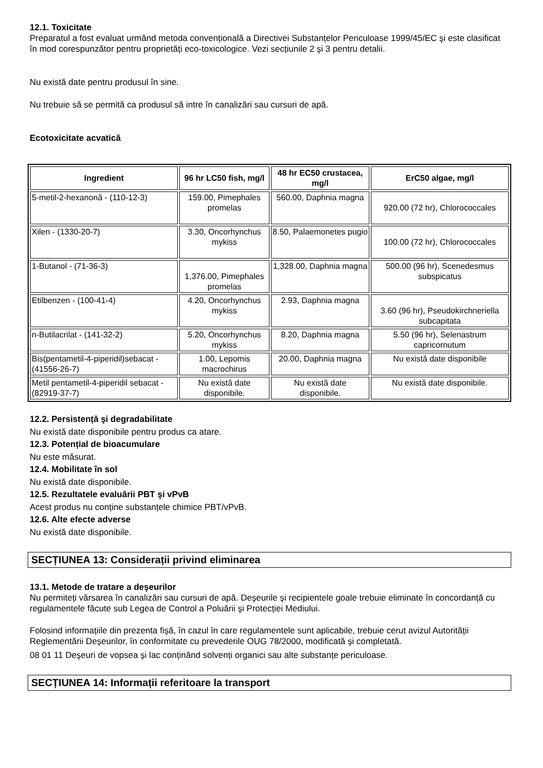12.1. Toxicitate
Preparatul a fost evaluat urmând metoda convențională a Directivei Substanțelor Periculoase 1999/45/EC şi este clasificat în mod corespunzător pentru proprietăți eco-toxicologice. Vezi secțiunile 2 şi 3 pentru detalii.
Nu există date pentru produsul în sine.
Nu trebuie să se permită ca produsul să intre în canalizări sau cursuri de apă.
Ecotoxicitate acvatică
| Ingredient | 96 hr LC50 fish, mg/l | 48 hr EC50 crustacea, mg/l | ErC50 algae, mg/l |
| --- | --- | --- | --- |
| 5-metil-2-hexanonă - (110-12-3) | 159.00, Pimephales promelas | 560.00, Daphnia magna | 920.00 (72 hr), Chlorococcales |
| Xilen - (1330-20-7) | 3.30, Oncorhynchus mykiss | 8.50, Palaemonetes pugio | 100.00 (72 hr), Chlorococcales |
| 1-Butanol - (71-36-3) | 1,376.00, Pimephales promelas | 1,328.00, Daphnia magna | 500.00 (96 hr), Scenedesmus subspicatus |
| Etilbenzen - (100-41-4) | 4.20, Oncorhynchus mykiss | 2.93, Daphnia magna | 3.60 (96 hr), Pseudokirchneriella subcapitata |
| n-Butilacrilat - (141-32-2) | 5.20, Oncorhynchus mykiss | 8.20, Daphnia magna | 5.50 (96 hr), Selenastrum capricornutum |
| Bis(pentametil-4-piperidil)sebacat - (41556-26-7) | 1.00, Lepomis macrochirus | 20.00, Daphnia magna | Nu există date disponibile |
| Metil pentametil-4-piperidil sebacat - (82919-37-7) | Nu există date disponibile. | Nu există date disponibile. | Nu există date disponibile. |
12.2. Persistență şi degradabilitate
Nu există date disponibile pentru produs ca atare.
12.3. Potențial de bioacumulare
Nu este măsurat.
12.4. Mobilitate în sol
Nu există date disponibile.
12.5. Rezultatele evaluării PBT şi vPvB
Acest produs nu conține substanțele chimice PBT/vPvB.
12.6. Alte efecte adverse
Nu există date disponibile.
SECȚIUNEA 13: Considerații privind eliminarea
13.1. Metode de tratare a deşeurilor
Nu permiteți vărsarea în canalizări sau cursuri de apă. Deşeurile şi recipientele goale trebuie eliminate în concordanță cu regulamentele făcute sub Legea de Control a Poluării şi Protecției Mediului.
Folosind informațiile din prezenta fişă, în cazul în care regulamentele sunt aplicabile, trebuie cerut avizul Autorității Reglementării Deşeurilor, în conformitate cu prevederile OUG 78/2000, modificată şi completată.
08 01 11 Deşeuri de vopsea şi lac conținând solvenți organici sau alte substanțe periculoase.
SECȚIUNEA 14: Informații referitoare la transport